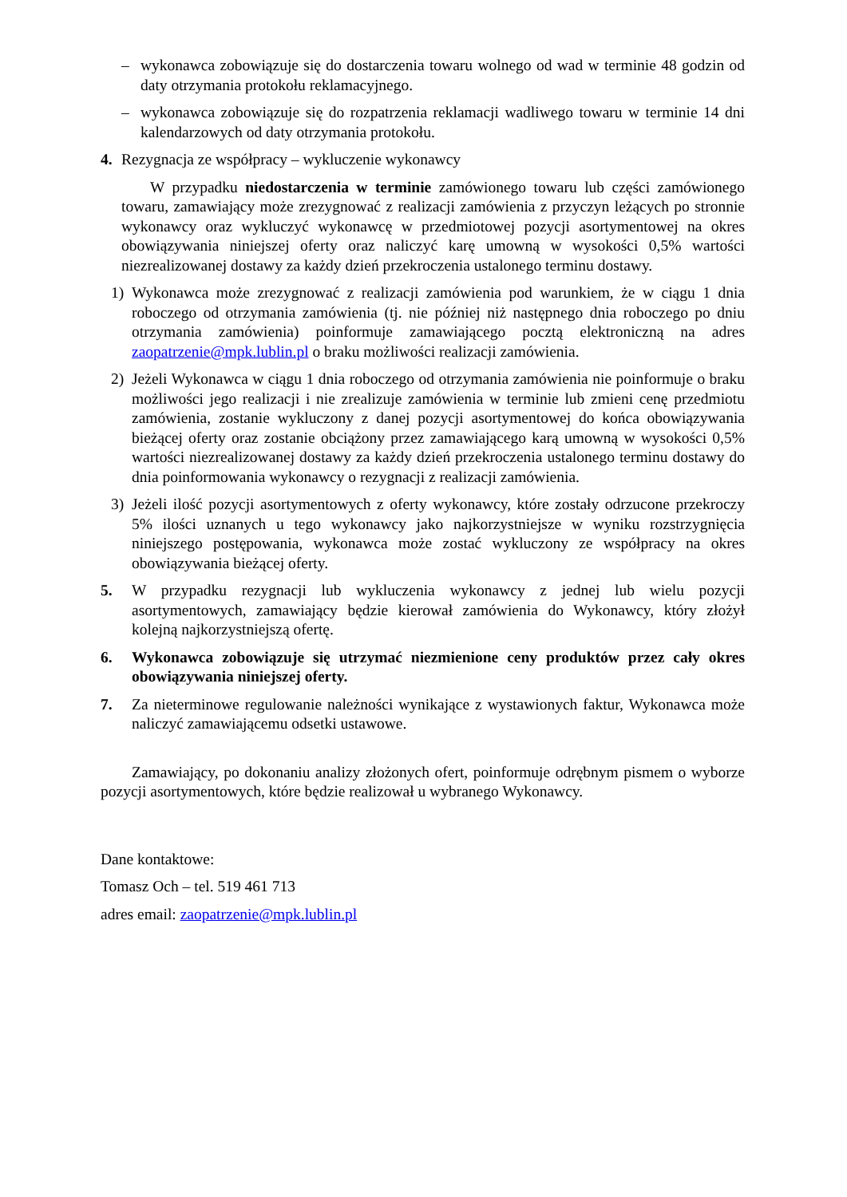– wykonawca zobowiązuje się do dostarczenia towaru wolnego od wad w terminie 48 godzin od daty otrzymania protokołu reklamacyjnego.
– wykonawca zobowiązuje się do rozpatrzenia reklamacji wadliwego towaru w terminie 14 dni kalendarzowych od daty otrzymania protokołu.
4. Rezygnacja ze współpracy – wykluczenie wykonawcy
W przypadku niedostarczenia w terminie zamówionego towaru lub części zamówionego towaru, zamawiający może zrezygnować z realizacji zamówienia z przyczyn leżących po stronnie wykonawcy oraz wykluczyć wykonawcę w przedmiotowej pozycji asortymentowej na okres obowiązywania niniejszej oferty oraz naliczyć karę umowną w wysokości 0,5% wartości niezrealizowanej dostawy za każdy dzień przekroczenia ustalonego terminu dostawy.
1) Wykonawca może zrezygnować z realizacji zamówienia pod warunkiem, że w ciągu 1 dnia roboczego od otrzymania zamówienia (tj. nie później niż następnego dnia roboczego po dniu otrzymania zamówienia) poinformuje zamawiającego pocztą elektroniczną na adres zaopatrzenie@mpk.lublin.pl o braku możliwości realizacji zamówienia.
2) Jeżeli Wykonawca w ciągu 1 dnia roboczego od otrzymania zamówienia nie poinformuje o braku możliwości jego realizacji i nie zrealizuje zamówienia w terminie lub zmieni cenę przedmiotu zamówienia, zostanie wykluczony z danej pozycji asortymentowej do końca obowiązywania bieżącej oferty oraz zostanie obciążony przez zamawiającego karą umowną w wysokości 0,5% wartości niezrealizowanej dostawy za każdy dzień przekroczenia ustalonego terminu dostawy do dnia poinformowania wykonawcy o rezygnacji z realizacji zamówienia.
3) Jeżeli ilość pozycji asortymentowych z oferty wykonawcy, które zostały odrzucone przekroczy 5% ilości uznanych u tego wykonawcy jako najkorzystniejsze w wyniku rozstrzygnięcia niniejszego postępowania, wykonawca może zostać wykluczony ze współpracy na okres obowiązywania bieżącej oferty.
5. W przypadku rezygnacji lub wykluczenia wykonawcy z jednej lub wielu pozycji asortymentowych, zamawiający będzie kierował zamówienia do Wykonawcy, który złożył kolejną najkorzystniejszą ofertę.
6. Wykonawca zobowiązuje się utrzymać niezmienione ceny produktów przez cały okres obowiązywania niniejszej oferty.
7. Za nieterminowe regulowanie należności wynikające z wystawionych faktur, Wykonawca może naliczyć zamawiającemu odsetki ustawowe.
Zamawiający, po dokonaniu analizy złożonych ofert, poinformuje odrębnym pismem o wyborze pozycji asortymentowych, które będzie realizował u wybranego Wykonawcy.
Dane kontaktowe:
Tomasz Och – tel. 519 461 713
adres email: zaopatrzenie@mpk.lublin.pl